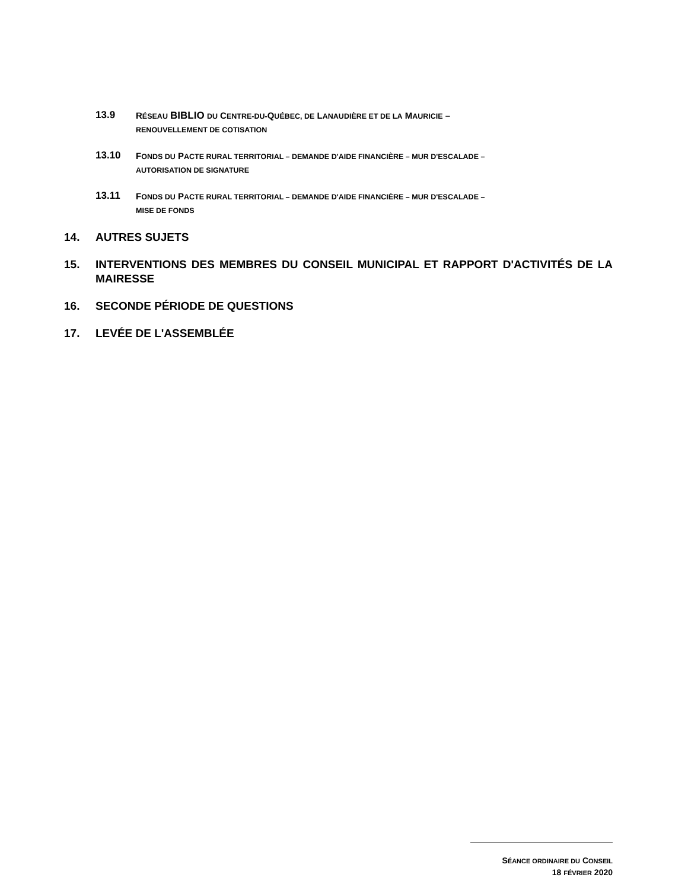13.9
RÉSEAU BIBLIO DU CENTRE-DU-QUÉBEC, DE LANAUDIÈRE ET DE LA MAURICIE –
RENOUVELLEMENT DE COTISATION
13.10
FONDS DU PACTE RURAL TERRITORIAL – DEMANDE D'AIDE FINANCIÈRE – MUR D'ESCALADE –
AUTORISATION DE SIGNATURE
13.11
FONDS DU PACTE RURAL TERRITORIAL – DEMANDE D'AIDE FINANCIÈRE – MUR D'ESCALADE –
MISE DE FONDS
14. AUTRES SUJETS
15. INTERVENTIONS DES MEMBRES DU CONSEIL MUNICIPAL ET RAPPORT D'ACTIVITÉS DE LA MAIRESSE
16. SECONDE PÉRIODE DE QUESTIONS
17. LEVÉE DE L'ASSEMBLÉE
SÉANCE ORDINAIRE DU CONSEIL
18 FÉVRIER 2020